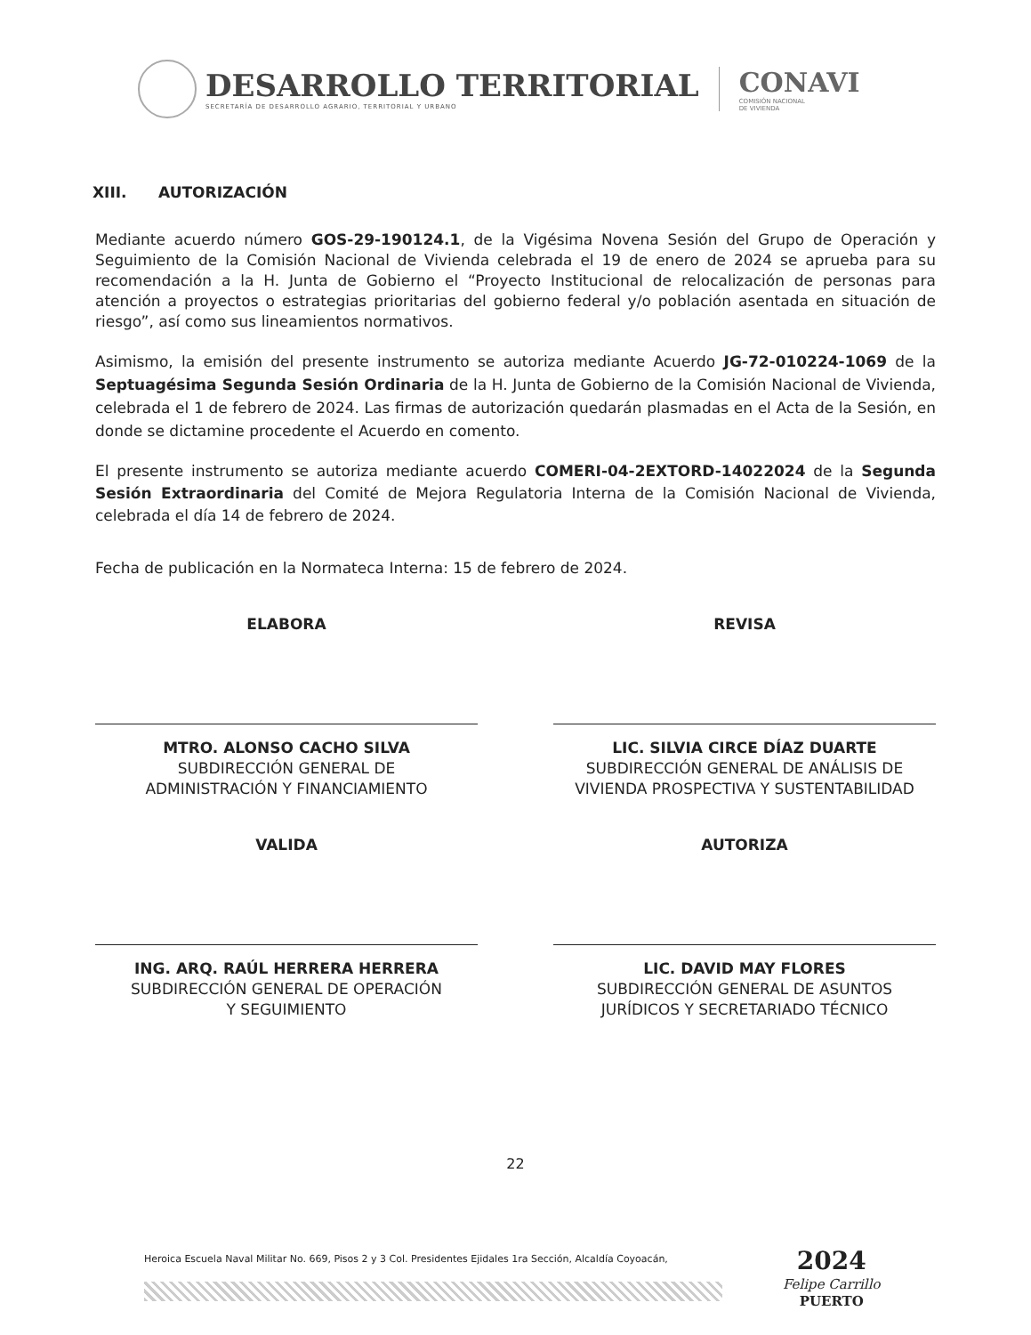DESARROLLO TERRITORIAL
SECRETARÍA DE DESARROLLO AGRARIO, TERRITORIAL Y URBANO
CONAVI
COMISIÓN NACIONAL
DE VIVIENDA
XIII. AUTORIZACIÓN
Mediante acuerdo número GOS-29-190124.1, de la Vigésima Novena Sesión del Grupo de Operación y Seguimiento de la Comisión Nacional de Vivienda celebrada el 19 de enero de 2024 se aprueba para su recomendación a la H. Junta de Gobierno el “Proyecto Institucional de relocalización de personas para atención a proyectos o estrategias prioritarias del gobierno federal y/o población asentada en situación de riesgo”, así como sus lineamientos normativos.
Asimismo, la emisión del presente instrumento se autoriza mediante Acuerdo JG-72-010224-1069 de la Septuagésima Segunda Sesión Ordinaria de la H. Junta de Gobierno de la Comisión Nacional de Vivienda, celebrada el 1 de febrero de 2024. Las firmas de autorización quedarán plasmadas en el Acta de la Sesión, en donde se dictamine procedente el Acuerdo en comento.
El presente instrumento se autoriza mediante acuerdo COMERI-04-2EXTORD-14022024 de la Segunda Sesión Extraordinaria del Comité de Mejora Regulatoria Interna de la Comisión Nacional de Vivienda, celebrada el día 14 de febrero de 2024.
Fecha de publicación en la Normateca Interna: 15 de febrero de 2024.
ELABORA
MTRO. ALONSO CACHO SILVA
SUBDIRECCIÓN GENERAL DE
ADMINISTRACIÓN Y FINANCIAMIENTO
REVISA
LIC. SILVIA CIRCE DÍAZ DUARTE
SUBDIRECCIÓN GENERAL DE ANÁLISIS DE VIVIENDA PROSPECTIVA Y SUSTENTABILIDAD
VALIDA
ING. ARQ. RAÚL HERRERA HERRERA
SUBDIRECCIÓN GENERAL DE OPERACIÓN
Y SEGUIMIENTO
AUTORIZA
LIC. DAVID MAY FLORES
SUBDIRECCIÓN GENERAL DE ASUNTOS
JURÍDICOS Y SECRETARIADO TÉCNICO
22
Heroica Escuela Naval Militar No. 669, Pisos 2 y 3 Col. Presidentes Ejidales 1ra Sección, Alcaldía Coyoacán,
2024
Felipe Carrillo
PUERTO